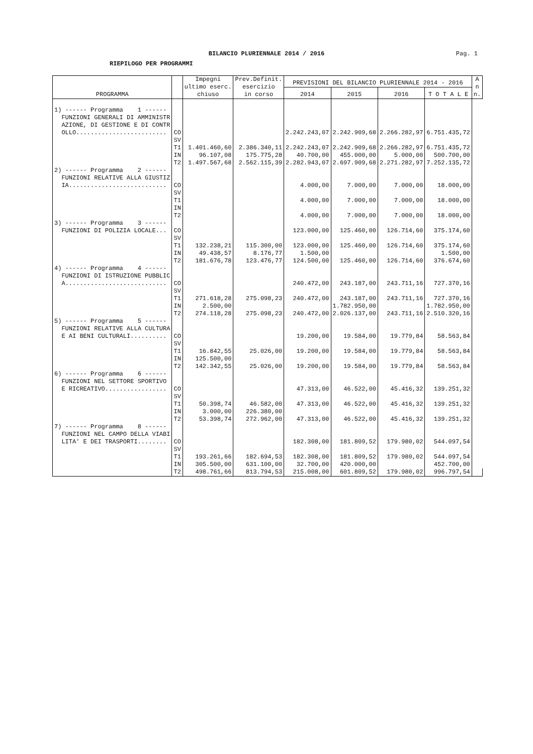BILANCIO PLURIENNALE 2014 / 2016
Pag. 1
RIEPILOGO PER PROGRAMMI
| PROGRAMMA | | Impegni ultimo eserc. chiuso | Prev.Definit. esercizio in corso | PREVISIONI DEL BILANCIO PLURIENNALE 2014 - 2016 | | | | A n n. |
| --- | --- | --- | --- | --- | --- | --- | --- | --- |
| | | | | 2014 | 2015 | 2016 | T O T A L E | |
| 1) ------ Programma 1 ------ FUNZIONI GENERALI DI AMMINISTR AZIONE, DI GESTIONE E DI CONTR OLLO......................... | CO | | | 2.242.243,07 | 2.242.909,68 | 2.266.282,97 | 6.751.435,72 | |
| | SV | | | | | | | |
| | T1 | 1.401.460,60 | 2.386.340,11 | 2.242.243,07 | 2.242.909,68 | 2.266.282,97 | 6.751.435,72 | |
| | IN | 96.107,08 | 175.775,28 | 40.700,00 | 455.000,00 | 5.000,00 | 500.700,00 | |
| | T2 | 1.497.567,68 | 2.562.115,39 | 2.282.943,07 | 2.697.909,68 | 2.271.282,97 | 7.252.135,72 | |
| 2) ------ Programma 2 ------ FUNZIONI RELATIVE ALLA GIUSTIZ IA........................... | CO | | | 4.000,00 | 7.000,00 | 7.000,00 | 18.000,00 | |
| | SV | | | | | | | |
| | T1 | | | 4.000,00 | 7.000,00 | 7.000,00 | 18.000,00 | |
| | IN | | | | | | | |
| | T2 | | | 4.000,00 | 7.000,00 | 7.000,00 | 18.000,00 | |
| 3) ------ Programma 3 ------ FUNZIONI DI POLIZIA LOCALE... | CO | | | 123.000,00 | 125.460,00 | 126.714,60 | 375.174,60 | |
| | SV | | | | | | | |
| | T1 | 132.238,21 | 115.300,00 | 123.000,00 | 125.460,00 | 126.714,60 | 375.174,60 | |
| | IN | 49.438,57 | 8.176,77 | 1.500,00 | | | 1.500,00 | |
| | T2 | 181.676,78 | 123.476,77 | 124.500,00 | 125.460,00 | 126.714,60 | 376.674,60 | |
| 4) ------ Programma 4 ------ FUNZIONI DI ISTRUZIONE PUBBLIC A............................ | CO | | | 240.472,00 | 243.187,00 | 243.711,16 | 727.370,16 | |
| | SV | | | | | | | |
| | T1 | 271.618,28 | 275.098,23 | 240.472,00 | 243.187,00 | 243.711,16 | 727.370,16 | |
| | IN | 2.500,00 | | | 1.782.950,00 | | 1.782.950,00 | |
| | T2 | 274.118,28 | 275.098,23 | 240.472,00 | 2.026.137,00 | 243.711,16 | 2.510.320,16 | |
| 5) ------ Programma 5 ------ FUNZIONI RELATIVE ALLA CULTURA E AI BENI CULTURALI.......... | CO | | | 19.200,00 | 19.584,00 | 19.779,84 | 58.563,84 | |
| | SV | | | | | | | |
| | T1 | 16.842,55 | 25.026,00 | 19.200,00 | 19.584,00 | 19.779,84 | 58.563,84 | |
| | IN | 125.500,00 | | | | | | |
| | T2 | 142.342,55 | 25.026,00 | 19.200,00 | 19.584,00 | 19.779,84 | 58.563,84 | |
| 6) ------ Programma 6 ------ FUNZIONI NEL SETTORE SPORTIVO E RICREATIVO................. | CO | | | 47.313,00 | 46.522,00 | 45.416,32 | 139.251,32 | |
| | SV | | | | | | | |
| | T1 | 50.398,74 | 46.582,00 | 47.313,00 | 46.522,00 | 45.416,32 | 139.251,32 | |
| | IN | 3.000,00 | 226.380,00 | | | | | |
| | T2 | 53.398,74 | 272.962,00 | 47.313,00 | 46.522,00 | 45.416,32 | 139.251,32 | |
| 7) ------ Programma 8 ------ FUNZIONI NEL CAMPO DELLA VIABI LITA' E DEI TRASPORTI........ | CO | | | 182.308,00 | 181.809,52 | 179.980,02 | 544.097,54 | |
| | SV | | | | | | | |
| | T1 | 193.261,66 | 182.694,53 | 182.308,00 | 181.809,52 | 179.980,02 | 544.097,54 | |
| | IN | 305.500,00 | 631.100,00 | 32.700,00 | 420.000,00 | | 452.700,00 | |
| | T2 | 498.761,66 | 813.794,53 | 215.008,00 | 601.809,52 | 179.980,02 | 996.797,54 | |